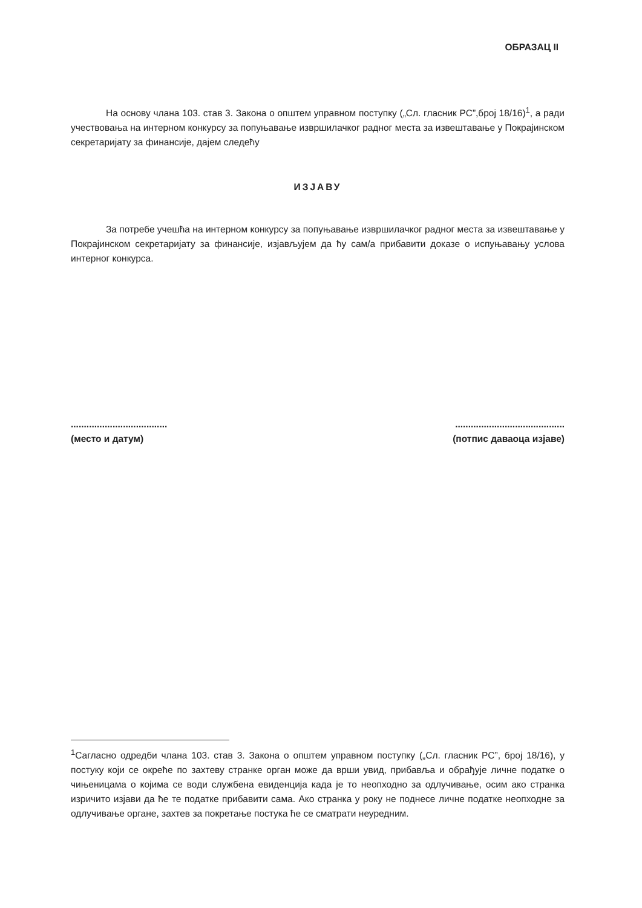ОБРАЗАЦ II
На основу члана 103. став 3. Закона о општем управном поступку („Сл. гласник РС”,број 18/16)<sup>1</sup>, а ради учествовања на интерном конкурсу за попуњавање извршилачког радног места за извештавање у Покрајинском секретаријату за финансије, дајем следећу
ИЗЈАВУ
За потребе учешћа на интерном конкурсу за попуњавање извршилачког радног места за извештавање у Покрајинском секретаријату за финансије, изјављујем да ћу сам/а прибавити доказе о испуњавању услова интерног конкурса.
.....................................
(место и датум)
..........................................
(потпис даваоца изјаве)
<sup>1</sup> Сагласно одредби члана 103. став 3. Закона о општем управном поступку („Сл. гласник РС”, број 18/16), у постуку који се окреће по захтеву странке орган може да врши увид, прибавља и обрађује личне податке о чињеницама о којима се води службена евиденција када је то неопходно за одлучивање, осим ако странка изричито изјави да ће те податке прибавити сама. Ако странка у року не поднесе личне податке неопходне за одлучивање органе, захтев за покретање постука ће се сматрати неуредним.